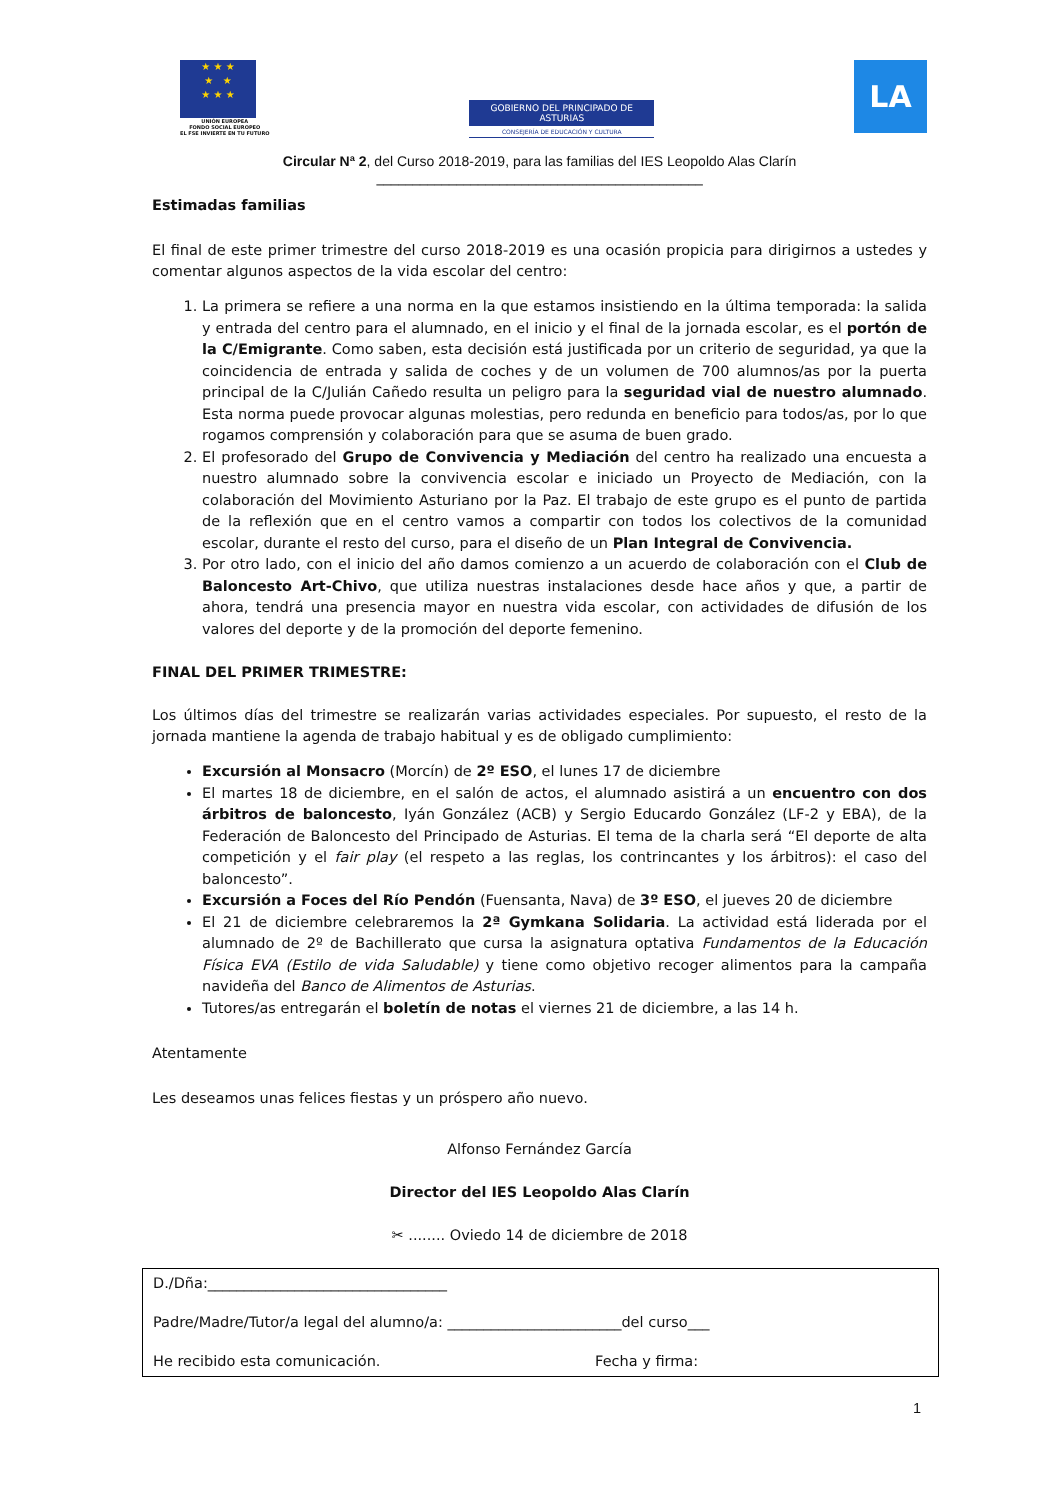★ ★ ★
★ ★
★ ★ ★
UNIÓN EUROPEA
FONDO SOCIAL EUROPEO
EL FSE INVIERTE EN TU FUTURO
GOBIERNO DEL PRINCIPADO DE ASTURIAS
CONSEJERÍA DE EDUCACIÓN Y CULTURA
LA
Circular Nª 2, del Curso 2018-2019, para las familias del IES Leopoldo Alas Clarín
_____________________________________________
Estimadas familias
El final de este primer trimestre del curso 2018-2019 es una ocasión propicia para dirigirnos a ustedes y comentar algunos aspectos de la vida escolar del centro:
1. La primera se refiere a una norma en la que estamos insistiendo en la última temporada: la salida y entrada del centro para el alumnado, en el inicio y el final de la jornada escolar, es el portón de la C/Emigrante. Como saben, esta decisión está justificada por un criterio de seguridad, ya que la coincidencia de entrada y salida de coches y de un volumen de 700 alumnos/as por la puerta principal de la C/Julián Cañedo resulta un peligro para la seguridad vial de nuestro alumnado. Esta norma puede provocar algunas molestias, pero redunda en beneficio para todos/as, por lo que rogamos comprensión y colaboración para que se asuma de buen grado.
2. El profesorado del Grupo de Convivencia y Mediación del centro ha realizado una encuesta a nuestro alumnado sobre la convivencia escolar e iniciado un Proyecto de Mediación, con la colaboración del Movimiento Asturiano por la Paz. El trabajo de este grupo es el punto de partida de la reflexión que en el centro vamos a compartir con todos los colectivos de la comunidad escolar, durante el resto del curso, para el diseño de un Plan Integral de Convivencia.
3. Por otro lado, con el inicio del año damos comienzo a un acuerdo de colaboración con el Club de Baloncesto Art-Chivo, que utiliza nuestras instalaciones desde hace años y que, a partir de ahora, tendrá una presencia mayor en nuestra vida escolar, con actividades de difusión de los valores del deporte y de la promoción del deporte femenino.
FINAL DEL PRIMER TRIMESTRE:
Los últimos días del trimestre se realizarán varias actividades especiales. Por supuesto, el resto de la jornada mantiene la agenda de trabajo habitual y es de obligado cumplimiento:
Excursión al Monsacro (Morcín) de 2º ESO, el lunes 17 de diciembre
El martes 18 de diciembre, en el salón de actos, el alumnado asistirá a un encuentro con dos árbitros de baloncesto, Iyán González (ACB) y Sergio Educardo González (LF-2 y EBA), de la Federación de Baloncesto del Principado de Asturias. El tema de la charla será “El deporte de alta competición y el fair play (el respeto a las reglas, los contrincantes y los árbitros): el caso del baloncesto”.
Excursión a Foces del Río Pendón (Fuensanta, Nava) de 3º ESO, el jueves 20 de diciembre
El 21 de diciembre celebraremos la 2ª Gymkana Solidaria. La actividad está liderada por el alumnado de 2º de Bachillerato que cursa la asignatura optativa Fundamentos de la Educación Física EVA (Estilo de vida Saludable) y tiene como objetivo recoger alimentos para la campaña navideña del Banco de Alimentos de Asturias.
Tutores/as entregarán el boletín de notas el viernes 21 de diciembre, a las 14 h.
Atentamente
Les deseamos unas felices fiestas y un próspero año nuevo.
Alfonso Fernández García
Director del IES Leopoldo Alas Clarín
✂ ........ Oviedo 14 de diciembre de 2018
D./Dña:_________________________________
Padre/Madre/Tutor/a legal del alumno/a: ________________________del curso___
He recibido esta comunicación. Fecha y firma:
1